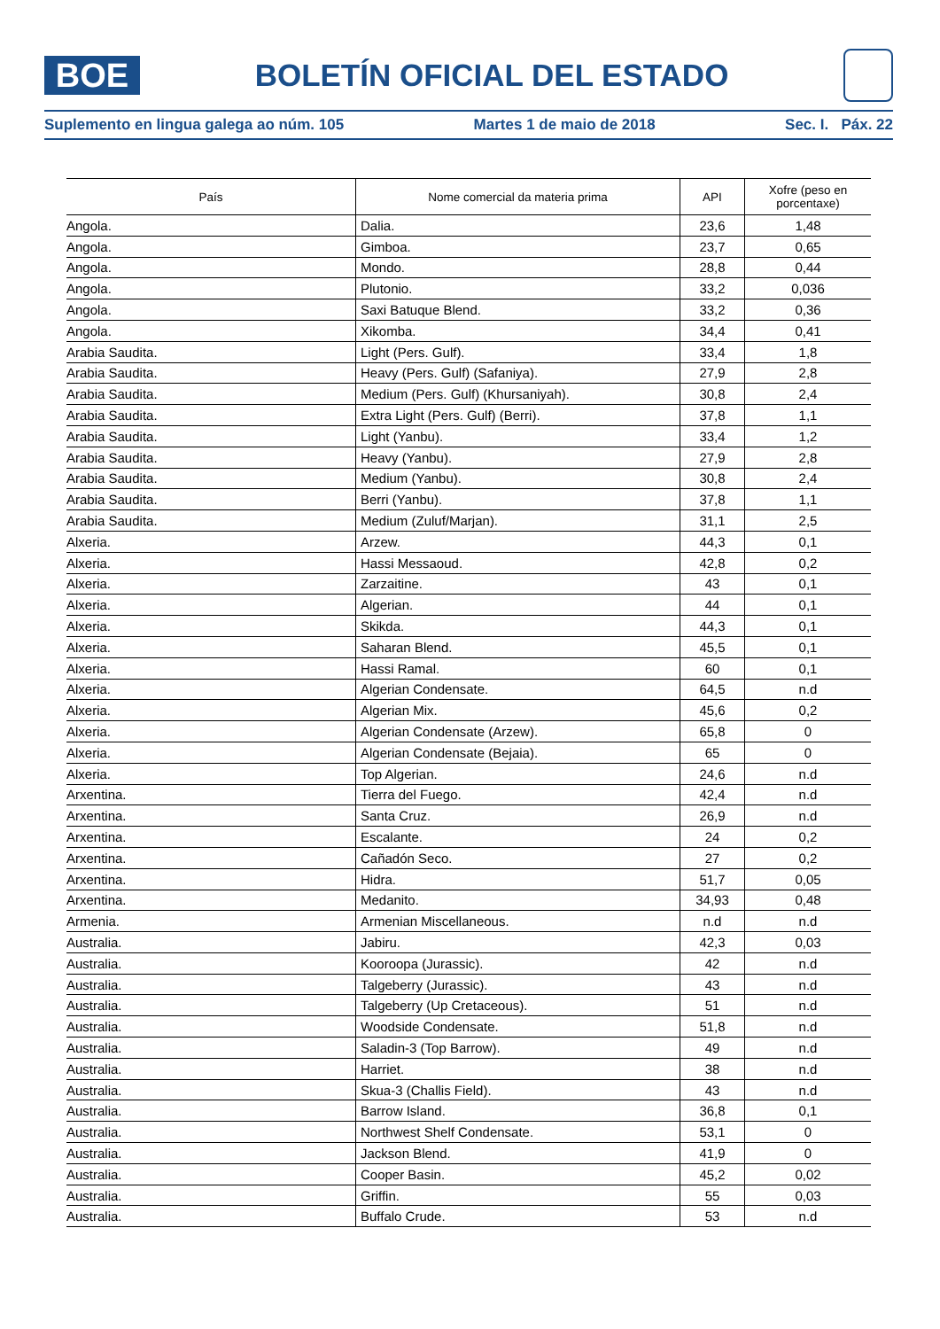BOE
BOLETÍN OFICIAL DEL ESTADO
Suplemento en lingua galega ao núm. 105 Martes 1 de maio de 2018 Sec. I. Páx. 22
| País | Nome comercial da materia prima | API | Xofre (peso en porcentaxe) |
| --- | --- | --- | --- |
| Angola. | Dalia. | 23,6 | 1,48 |
| Angola. | Gimboa. | 23,7 | 0,65 |
| Angola. | Mondo. | 28,8 | 0,44 |
| Angola. | Plutonio. | 33,2 | 0,036 |
| Angola. | Saxi Batuque Blend. | 33,2 | 0,36 |
| Angola. | Xikomba. | 34,4 | 0,41 |
| Arabia Saudita. | Light (Pers. Gulf). | 33,4 | 1,8 |
| Arabia Saudita. | Heavy (Pers. Gulf) (Safaniya). | 27,9 | 2,8 |
| Arabia Saudita. | Medium (Pers. Gulf) (Khursaniyah). | 30,8 | 2,4 |
| Arabia Saudita. | Extra Light (Pers. Gulf) (Berri). | 37,8 | 1,1 |
| Arabia Saudita. | Light (Yanbu). | 33,4 | 1,2 |
| Arabia Saudita. | Heavy (Yanbu). | 27,9 | 2,8 |
| Arabia Saudita. | Medium (Yanbu). | 30,8 | 2,4 |
| Arabia Saudita. | Berri (Yanbu). | 37,8 | 1,1 |
| Arabia Saudita. | Medium (Zuluf/Marjan). | 31,1 | 2,5 |
| Alxeria. | Arzew. | 44,3 | 0,1 |
| Alxeria. | Hassi Messaoud. | 42,8 | 0,2 |
| Alxeria. | Zarzaitine. | 43 | 0,1 |
| Alxeria. | Algerian. | 44 | 0,1 |
| Alxeria. | Skikda. | 44,3 | 0,1 |
| Alxeria. | Saharan Blend. | 45,5 | 0,1 |
| Alxeria. | Hassi Ramal. | 60 | 0,1 |
| Alxeria. | Algerian Condensate. | 64,5 | n.d |
| Alxeria. | Algerian Mix. | 45,6 | 0,2 |
| Alxeria. | Algerian Condensate (Arzew). | 65,8 | 0 |
| Alxeria. | Algerian Condensate (Bejaia). | 65 | 0 |
| Alxeria. | Top Algerian. | 24,6 | n.d |
| Arxentina. | Tierra del Fuego. | 42,4 | n.d |
| Arxentina. | Santa Cruz. | 26,9 | n.d |
| Arxentina. | Escalante. | 24 | 0,2 |
| Arxentina. | Cañadón Seco. | 27 | 0,2 |
| Arxentina. | Hidra. | 51,7 | 0,05 |
| Arxentina. | Medanito. | 34,93 | 0,48 |
| Armenia. | Armenian Miscellaneous. | n.d | n.d |
| Australia. | Jabiru. | 42,3 | 0,03 |
| Australia. | Kooroopa (Jurassic). | 42 | n.d |
| Australia. | Talgeberry (Jurassic). | 43 | n.d |
| Australia. | Talgeberry (Up Cretaceous). | 51 | n.d |
| Australia. | Woodside Condensate. | 51,8 | n.d |
| Australia. | Saladin-3 (Top Barrow). | 49 | n.d |
| Australia. | Harriet. | 38 | n.d |
| Australia. | Skua-3 (Challis Field). | 43 | n.d |
| Australia. | Barrow Island. | 36,8 | 0,1 |
| Australia. | Northwest Shelf Condensate. | 53,1 | 0 |
| Australia. | Jackson Blend. | 41,9 | 0 |
| Australia. | Cooper Basin. | 45,2 | 0,02 |
| Australia. | Griffin. | 55 | 0,03 |
| Australia. | Buffalo Crude. | 53 | n.d |